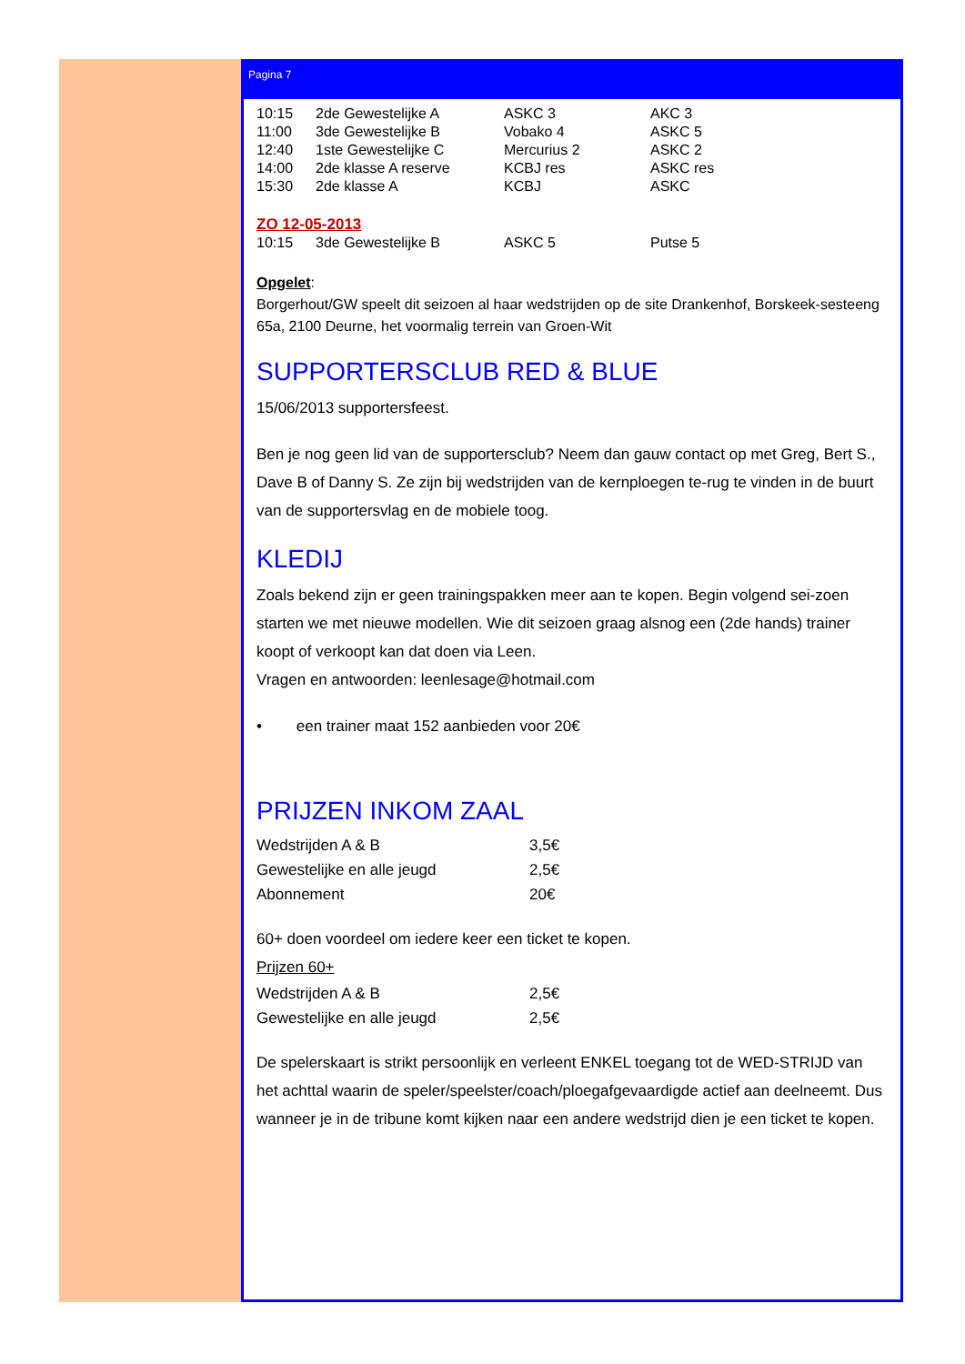Pagina 7
| 10:15 | 2de Gewestelijke A | ASKC 3 | AKC 3 |
| 11:00 | 3de Gewestelijke B | Vobako 4 | ASKC 5 |
| 12:40 | 1ste Gewestelijke C | Mercurius 2 | ASKC 2 |
| 14:00 | 2de klasse A reserve | KCBJ res | ASKC res |
| 15:30 | 2de klasse A | KCBJ | ASKC |
ZO 12-05-2013
| 10:15 | 3de Gewestelijke B | ASKC 5 | Putse 5 |
Opgelet:
Borgerhout/GW speelt dit seizoen al haar wedstrijden op de site Drankenhof, Borskeek-sesteeng 65a, 2100 Deurne, het voormalig terrein van Groen-Wit
SUPPORTERSCLUB RED & BLUE
15/06/2013 supportersfeest.
Ben je nog geen lid van de supportersclub? Neem dan gauw contact op met Greg, Bert S., Dave B of Danny S. Ze zijn bij wedstrijden van de kernploegen te-rug te vinden in de buurt van de supportersvlag en de mobiele toog.
KLEDIJ
Zoals bekend zijn er geen trainingspakken meer aan te kopen. Begin volgend sei-zoen starten we met nieuwe modellen. Wie dit seizoen graag alsnog een (2de hands) trainer koopt of verkoopt kan dat doen via Leen.
Vragen en antwoorden: leenlesage@hotmail.com
• een trainer maat 152 aanbieden voor 20€
PRIJZEN INKOM ZAAL
| Wedstrijden A & B | 3,5€ |
| Gewestelijke en alle jeugd | 2,5€ |
| Abonnement | 20€ |
60+ doen voordeel om iedere keer een ticket te kopen.
Prijzen 60+
| Wedstrijden A & B | 2,5€ |
| Gewestelijke en alle jeugd | 2,5€ |
De spelerskaart is strikt persoonlijk en verleent ENKEL toegang tot de WED-STRIJD van het achttal waarin de speler/speelster/coach/ploegafgevaardigde actief aan deelneemt. Dus wanneer je in de tribune komt kijken naar een andere wedstrijd dien je een ticket te kopen.